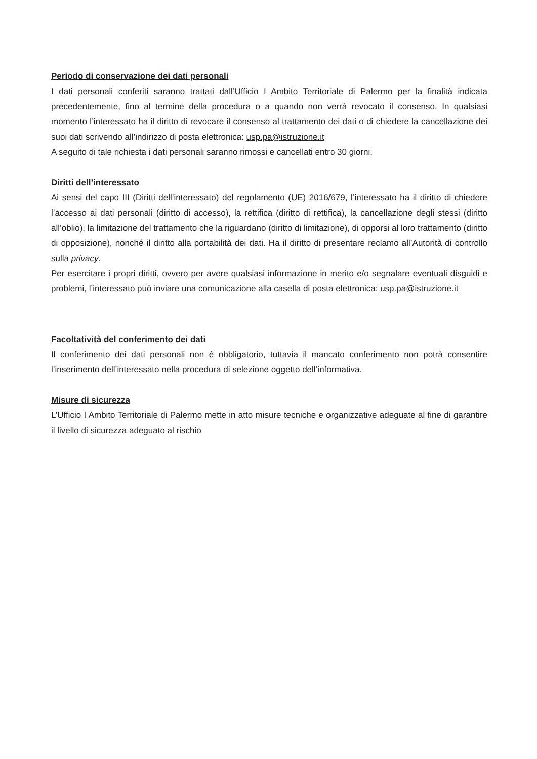Periodo di conservazione dei dati personali
I dati personali conferiti saranno trattati dall’Ufficio I Ambito Territoriale di Palermo per la finalità indicata precedentemente, fino al termine della procedura o a quando non verrà revocato il consenso. In qualsiasi momento l’interessato ha il diritto di revocare il consenso al trattamento dei dati o di chiedere la cancellazione dei suoi dati scrivendo all’indirizzo di posta elettronica: usp.pa@istruzione.it
A seguito di tale richiesta i dati personali saranno rimossi e cancellati entro 30 giorni.
Diritti dell’interessato
Ai sensi del capo III (Diritti dell’interessato) del regolamento (UE) 2016/679, l’interessato ha il diritto di chiedere l’accesso ai dati personali (diritto di accesso), la rettifica (diritto di rettifica), la cancellazione degli stessi (diritto all’oblio), la limitazione del trattamento che la riguardano (diritto di limitazione), di opporsi al loro trattamento (diritto di opposizione), nonché il diritto alla portabilità dei dati. Ha il diritto di presentare reclamo all’Autorità di controllo sulla privacy.
Per esercitare i propri diritti, ovvero per avere qualsiasi informazione in merito e/o segnalare eventuali disguidi e problemi, l’interessato può inviare una comunicazione alla casella di posta elettronica: usp.pa@istruzione.it
Facoltatività del conferimento dei dati
Il conferimento dei dati personali non è obbligatorio, tuttavia il mancato conferimento non potrà consentire l’inserimento dell’interessato nella procedura di selezione oggetto dell’informativa.
Misure di sicurezza
L’Ufficio I Ambito Territoriale di Palermo mette in atto misure tecniche e organizzative adeguate al fine di garantire il livello di sicurezza adeguato al rischio